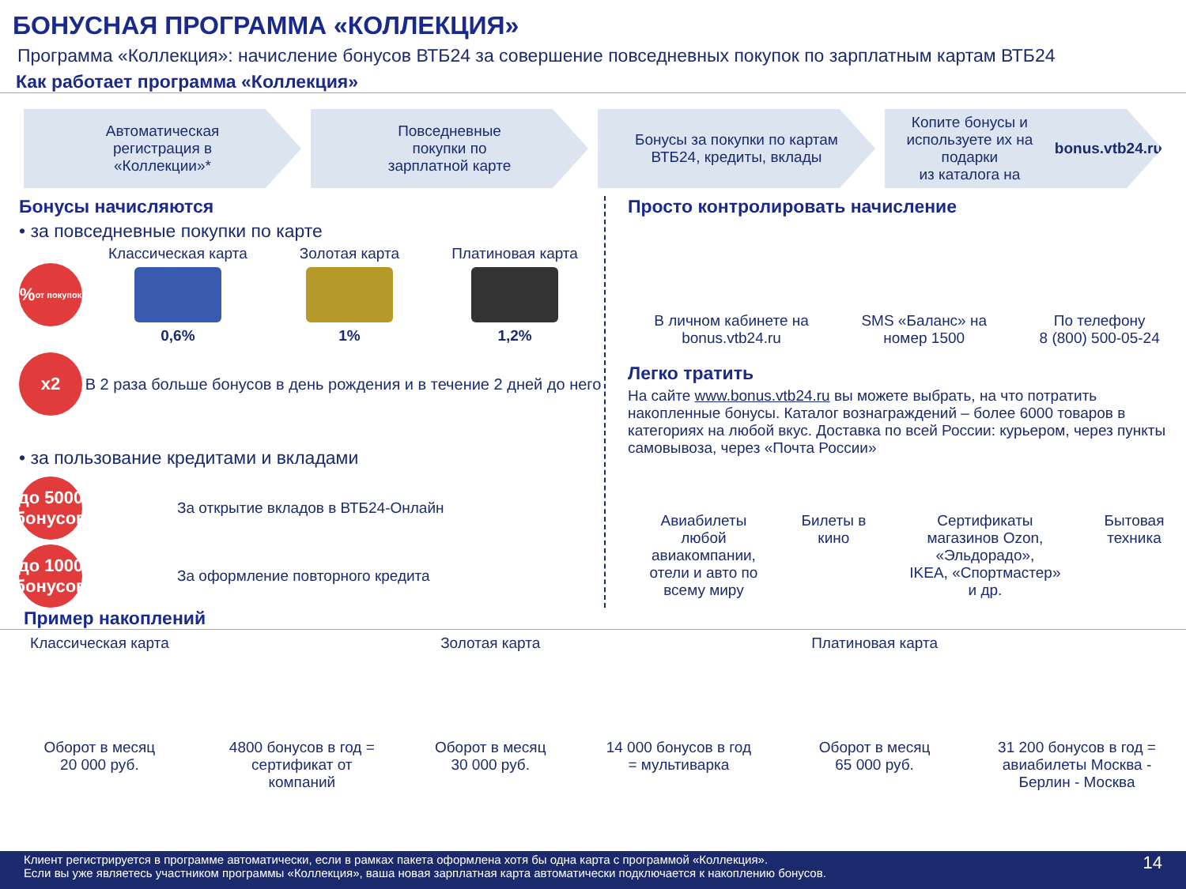БОНУСНАЯ ПРОГРАММА «КОЛЛЕКЦИЯ»
Программа «Коллекция»: начисление бонусов ВТБ24 за совершение повседневных покупок по зарплатным картам ВТБ24
Как работает программа «Коллекция»
Автоматическая
регистрация в
«Коллекции»*
Повседневные
покупки по
зарплатной карте
Бонусы за покупки по картам
ВТБ24, кредиты, вклады
Копите бонусы и
используете их на подарки
из каталога на
bonus.vtb24.ru
Бонусы начисляются
• за повседневные покупки по карте
%
от покупок
Классическая карта
0,6%
Золотая карта
1%
Платиновая карта
1,2%
x2
В 2 раза больше бонусов в день рождения и в течение 2 дней до него
• за пользование кредитами и вкладами
до 5000 бонусов
За открытие вкладов в ВТБ24-Онлайн
до 1000 бонусов
За оформление повторного кредита
Просто контролировать начисление
В личном кабинете на
bonus.vtb24.ru
SMS «Баланс» на
номер 1500
По телефону
8 (800) 500-05-24
Легко тратить
На сайте www.bonus.vtb24.ru вы можете выбрать, на что потратить накопленные бонусы. Каталог вознаграждений – более 6000 товаров в категориях на любой вкус. Доставка по всей России: курьером, через пункты самовывоза, через «Почта России»
Авиабилеты
любой
авиакомпании,
отели и авто по
всему миру
Билеты в
кино
Сертификаты
магазинов Ozon,
«Эльдорадо»,
IKEA, «Спортмастер»
и др.
Бытовая
техника
Пример накоплений
Классическая карта
Оборот в месяц
20 000 руб.
4800 бонусов в год =
сертификат от
компаний
Золотая карта
Оборот в месяц
30 000 руб.
14 000 бонусов в год
= мультиварка
Платиновая карта
Оборот в месяц
65 000 руб.
31 200 бонусов в год =
авиабилеты Москва -
Берлин - Москва
Клиент регистрируется в программе автоматически, если в рамках пакета оформлена хотя бы одна карта с программой «Коллекция». 14
Если вы уже являетесь участником программы «Коллекция», ваша новая зарплатная карта автоматически подключается к накоплению бонусов.